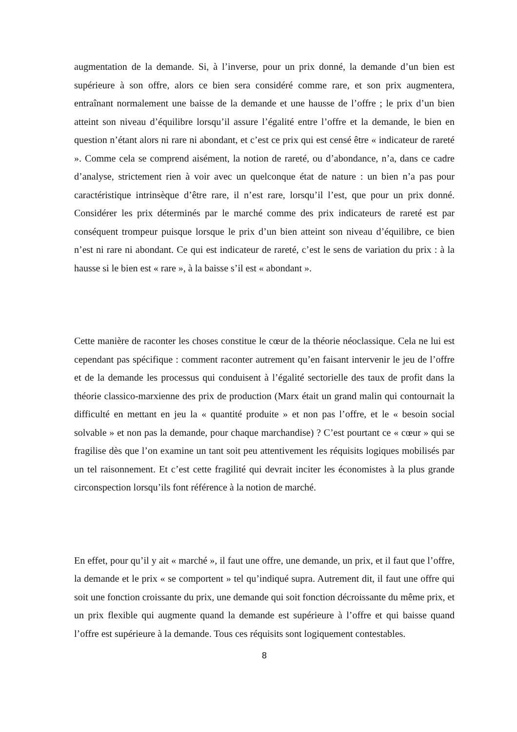augmentation de la demande. Si, à l’inverse, pour un prix donné, la demande d’un bien est supérieure à son offre, alors ce bien sera considéré comme rare, et son prix augmentera, entraînant normalement une baisse de la demande et une hausse de l’offre ; le prix d’un bien atteint son niveau d’équilibre lorsqu’il assure l’égalité entre l’offre et la demande, le bien en question n’étant alors ni rare ni abondant, et c’est ce prix qui est censé être « indicateur de rareté ». Comme cela se comprend aisément, la notion de rareté, ou d’abondance, n’a, dans ce cadre d’analyse, strictement rien à voir avec un quelconque état de nature : un bien n’a pas pour caractéristique intrinsèque d’être rare, il n’est rare, lorsqu’il l’est, que pour un prix donné. Considérer les prix déterminés par le marché comme des prix indicateurs de rareté est par conséquent trompeur puisque lorsque le prix d’un bien atteint son niveau d’équilibre, ce bien n’est ni rare ni abondant. Ce qui est indicateur de rareté, c’est le sens de variation du prix : à la hausse si le bien est « rare », à la baisse s’il est « abondant ».
Cette manière de raconter les choses constitue le cœur de la théorie néoclassique. Cela ne lui est cependant pas spécifique : comment raconter autrement qu’en faisant intervenir le jeu de l’offre et de la demande les processus qui conduisent à l’égalité sectorielle des taux de profit dans la théorie classico-marxienne des prix de production (Marx était un grand malin qui contournait la difficulté en mettant en jeu la « quantité produite » et non pas l’offre, et le « besoin social solvable » et non pas la demande, pour chaque marchandise) ? C’est pourtant ce « cœur » qui se fragilise dès que l’on examine un tant soit peu attentivement les réquisits logiques mobilisés par un tel raisonnement. Et c’est cette fragilité qui devrait inciter les économistes à la plus grande circonspection lorsqu’ils font référence à la notion de marché.
En effet, pour qu’il y ait « marché », il faut une offre, une demande, un prix, et il faut que l’offre, la demande et le prix « se comportent » tel qu’indiqué supra. Autrement dit, il faut une offre qui soit une fonction croissante du prix, une demande qui soit fonction décroissante du même prix, et un prix flexible qui augmente quand la demande est supérieure à l’offre et qui baisse quand l’offre est supérieure à la demande. Tous ces réquisits sont logiquement contestables.
8